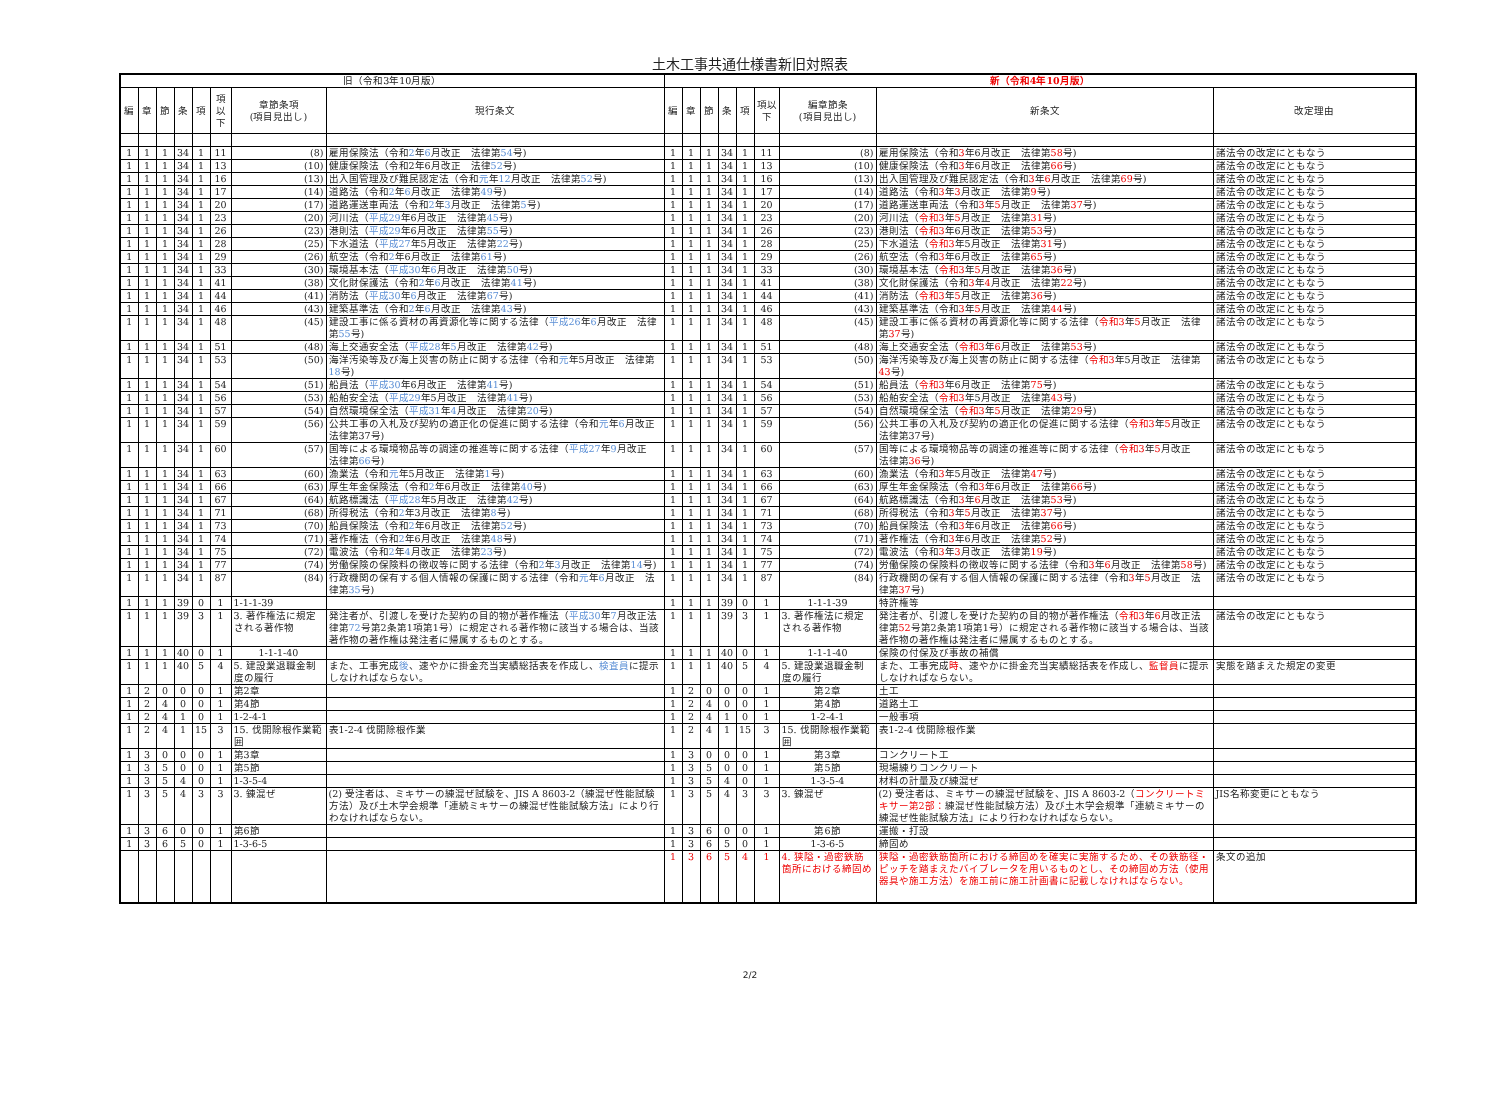土木工事共通仕様書新旧対照表
| 旧（令和3年10月版） | | | | | | | | 新（令和4年10月版） | | | | | | | | |
| --- | --- | --- | --- | --- | --- | --- | --- | --- | --- | --- | --- | --- | --- | --- | --- | --- |
| 編 | 章 | 節 | 条 | 項 | 項以下 | 章節条項 (項目見出し) | 現行条文 | 編 | 章 | 節 | 条 | 項 | 項以下 | 編章節条 (項目見出し) | 新条文 | 改定理由 |
| 1 | 1 | 1 | 34 | 1 | 11 | (8) | 雇用保険法（令和 2 年 6 月改正 法律第 54 号) | 1 | 1 | 1 | 34 | 1 | 11 | (8) | 雇用保険法（令和 3 年6月改正 法律第 58 号) | 諸法令の改定にともなう |
| 1 | 1 | 1 | 34 | 1 | 13 | (10) | 健康保険法（令和2年6月改正 法律 52 号) | 1 | 1 | 1 | 34 | 1 | 13 | (10) | 健康保険法（令和 3 年6月改正 法律第 66 号) | 諸法令の改定にともなう |
| 1 | 1 | 1 | 34 | 1 | 16 | (13) | 出入国管理及び難民認定法（令和 元 年 12 月改正 法律第 52 号) | 1 | 1 | 1 | 34 | 1 | 16 | (13) | 出入国管理及び難民認定法（令和 3 年 6 月改正 法律第 69 号) | 諸法令の改定にともなう |
| 1 | 1 | 1 | 34 | 1 | 17 | (14) | 道路法（令和 2 年 6 月改正 法律第 49 号) | 1 | 1 | 1 | 34 | 1 | 17 | (14) | 道路法（令和 3 年 3 月改正 法律第 9 号) | 諸法令の改定にともなう |
| 1 | 1 | 1 | 34 | 1 | 20 | (17) | 道路運送車両法（令和 2 年 3 月改正 法律第 5 号) | 1 | 1 | 1 | 34 | 1 | 20 | (17) | 道路運送車両法（令和 3 年 5 月改正 法律第 37 号) | 諸法令の改定にともなう |
| 1 | 1 | 1 | 34 | 1 | 23 | (20) | 河川法（ 平成29 年6月改正 法律第 45 号) | 1 | 1 | 1 | 34 | 1 | 23 | (20) | 河川法（ 令和3 年 5 月改正 法律第 31 号) | 諸法令の改定にともなう |
| 1 | 1 | 1 | 34 | 1 | 26 | (23) | 港則法（ 平成29 年6月改正 法律第 55 号) | 1 | 1 | 1 | 34 | 1 | 26 | (23) | 港則法（ 令和3 年6月改正 法律第 53 号) | 諸法令の改定にともなう |
| 1 | 1 | 1 | 34 | 1 | 28 | (25) | 下水道法（ 平成27 年5月改正 法律第 22 号) | 1 | 1 | 1 | 34 | 1 | 28 | (25) | 下水道法（ 令和3 年5月改正 法律第 31 号) | 諸法令の改定にともなう |
| 1 | 1 | 1 | 34 | 1 | 29 | (26) | 航空法（令和 2 年6月改正 法律第 61 号) | 1 | 1 | 1 | 34 | 1 | 29 | (26) | 航空法（令和 3 年6月改正 法律第 65 号) | 諸法令の改定にともなう |
| 1 | 1 | 1 | 34 | 1 | 33 | (30) | 環境基本法（ 平成30 年 6 月改正 法律第 50 号) | 1 | 1 | 1 | 34 | 1 | 33 | (30) | 環境基本法（ 令和3 年 5 月改正 法律第 36 号) | 諸法令の改定にともなう |
| 1 | 1 | 1 | 34 | 1 | 41 | (38) | 文化財保護法（令和 2 年 6 月改正 法律第 41 号) | 1 | 1 | 1 | 34 | 1 | 41 | (38) | 文化財保護法（令和 3 年 4 月改正 法律第 22 号) | 諸法令の改定にともなう |
| 1 | 1 | 1 | 34 | 1 | 44 | (41) | 消防法（ 平成30 年 6 月改正 法律第 67 号) | 1 | 1 | 1 | 34 | 1 | 44 | (41) | 消防法（ 令和3 年 5 月改正 法律第 36 号) | 諸法令の改定にともなう |
| 1 | 1 | 1 | 34 | 1 | 46 | (43) | 建築基準法（令和 2 年 6 月改正 法律第 43 号) | 1 | 1 | 1 | 34 | 1 | 46 | (43) | 建築基準法（令和 3 年 5 月改正 法律第 44 号) | 諸法令の改定にともなう |
| 1 | 1 | 1 | 34 | 1 | 48 | (45) | 建設工事に係る資材の再資源化等に関する法律（ 平成26 年 6 月改正 法律第 55 号) | 1 | 1 | 1 | 34 | 1 | 48 | (45) | 建設工事に係る資材の再資源化等に関する法律（ 令和3 年 5 月改正 法律第 37 号) | 諸法令の改定にともなう |
| 1 | 1 | 1 | 34 | 1 | 51 | (48) | 海上交通安全法（ 平成28 年 5 月改正 法律第 42 号) | 1 | 1 | 1 | 34 | 1 | 51 | (48) | 海上交通安全法（ 令和3 年 6 月改正 法律第 53 号) | 諸法令の改定にともなう |
| 1 | 1 | 1 | 34 | 1 | 53 | (50) | 海洋汚染等及び海上災害の防止に関する法律（令和 元 年5月改正 法律第 18 号) | 1 | 1 | 1 | 34 | 1 | 53 | (50) | 海洋汚染等及び海上災害の防止に関する法律（ 令和3 年5月改正 法律第 43 号) | 諸法令の改定にともなう |
| 1 | 1 | 1 | 34 | 1 | 54 | (51) | 船員法（ 平成30 年6月改正 法律第 41 号) | 1 | 1 | 1 | 34 | 1 | 54 | (51) | 船員法（ 令和3 年6月改正 法律第 75 号) | 諸法令の改定にともなう |
| 1 | 1 | 1 | 34 | 1 | 56 | (53) | 船舶安全法（ 平成29 年5月改正 法律第 41 号) | 1 | 1 | 1 | 34 | 1 | 56 | (53) | 船舶安全法（ 令和3 年5月改正 法律第 43 号) | 諸法令の改定にともなう |
| 1 | 1 | 1 | 34 | 1 | 57 | (54) | 自然環境保全法（ 平成31 年 4 月改正 法律第 20 号) | 1 | 1 | 1 | 34 | 1 | 57 | (54) | 自然環境保全法（ 令和3 年 5 月改正 法律第 29 号) | 諸法令の改定にともなう |
| 1 | 1 | 1 | 34 | 1 | 59 | (56) | 公共工事の入札及び契約の適正化の促進に関する法律（令和 元 年 6 月改正 法律第37号) | 1 | 1 | 1 | 34 | 1 | 59 | (56) | 公共工事の入札及び契約の適正化の促進に関する法律（ 令和3 年 5 月改正 法律第37号) | 諸法令の改定にともなう |
| 1 | 1 | 1 | 34 | 1 | 60 | (57) | 国等による環境物品等の調達の推進等に関する法律（ 平成27 年 9 月改正 法律第 66 号) | 1 | 1 | 1 | 34 | 1 | 60 | (57) | 国等による環境物品等の調達の推進等に関する法律（ 令和3 年 5 月改正 法律第 36 号) | 諸法令の改定にともなう |
| 1 | 1 | 1 | 34 | 1 | 63 | (60) | 漁業法（令和 元 年5月改正 法律第 1 号) | 1 | 1 | 1 | 34 | 1 | 63 | (60) | 漁業法（令和 3 年5月改正 法律第 47 号) | 諸法令の改定にともなう |
| 1 | 1 | 1 | 34 | 1 | 66 | (63) | 厚生年金保険法（令和 2 年6月改正 法律第 40 号) | 1 | 1 | 1 | 34 | 1 | 66 | (63) | 厚生年金保険法（令和 3 年6月改正 法律第 66 号) | 諸法令の改定にともなう |
| 1 | 1 | 1 | 34 | 1 | 67 | (64) | 航路標識法（ 平成28 年5月改正 法律第 42 号) | 1 | 1 | 1 | 34 | 1 | 67 | (64) | 航路標識法（令和 3 年 6 月改正 法律第 53 号) | 諸法令の改定にともなう |
| 1 | 1 | 1 | 34 | 1 | 71 | (68) | 所得税法（令和 2 年3月改正 法律第 8 号) | 1 | 1 | 1 | 34 | 1 | 71 | (68) | 所得税法（令和 3 年 5 月改正 法律第 37 号) | 諸法令の改定にともなう |
| 1 | 1 | 1 | 34 | 1 | 73 | (70) | 船員保険法（令和 2 年6月改正 法律第 52 号) | 1 | 1 | 1 | 34 | 1 | 73 | (70) | 船員保険法（令和 3 年6月改正 法律第 66 号) | 諸法令の改定にともなう |
| 1 | 1 | 1 | 34 | 1 | 74 | (71) | 著作権法（令和 2 年6月改正 法律第 48 号) | 1 | 1 | 1 | 34 | 1 | 74 | (71) | 著作権法（令和 3 年6月改正 法律第 52 号) | 諸法令の改定にともなう |
| 1 | 1 | 1 | 34 | 1 | 75 | (72) | 電波法（令和 2 年 4 月改正 法律第 23 号) | 1 | 1 | 1 | 34 | 1 | 75 | (72) | 電波法（令和 3 年 3 月改正 法律第 19 号) | 諸法令の改定にともなう |
| 1 | 1 | 1 | 34 | 1 | 77 | (74) | 労働保険の保険料の徴収等に関する法律（令和 2 年 3 月改正 法律第 14 号) | 1 | 1 | 1 | 34 | 1 | 77 | (74) | 労働保険の保険料の徴収等に関する法律（令和 3 年 6 月改正 法律第 58 号) | 諸法令の改定にともなう |
| 1 | 1 | 1 | 34 | 1 | 87 | (84) | 行政機関の保有する個人情報の保護に関する法律（令和 元 年 6 月改正 法律第 35 号) | 1 | 1 | 1 | 34 | 1 | 87 | (84) | 行政機関の保有する個人情報の保護に関する法律（令和 3 年 5 月改正 法律第 37 号) | 諸法令の改定にともなう |
| 1 | 1 | 1 | 39 | 0 | 1 | 1-1-1-39 | | 1 | 1 | 1 | 39 | 0 | 1 | 1-1-1-39 | 特許権等 | |
| 1 | 1 | 1 | 39 | 3 | 1 | 3. 著作権法に規定される著作物 | 発注者が、引渡しを受けた契約の目的物が著作権法（ 平成30 年 7 月改正法律第 72 号第2条第1項第1号）に規定される著作物に該当する場合は、当該著作物の著作権は発注者に帰属するものとする。 | 1 | 1 | 1 | 39 | 3 | 1 | 3. 著作権法に規定される著作物 | 発注者が、引渡しを受けた契約の目的物が著作権法（ 令和3 年 6 月改正法律第 52 号第2条第1項第1号）に規定される著作物に該当する場合は、当該著作物の著作権は発注者に帰属するものとする。 | 諸法令の改定にともなう |
| 1 | 1 | 1 | 40 | 0 | 1 | 1-1-1-40 | | 1 | 1 | 1 | 40 | 0 | 1 | 1-1-1-40 | 保険の付保及び事故の補償 | |
| 1 | 1 | 1 | 40 | 5 | 4 | 5. 建設業退職金制度の履行 | また、工事完成 後 、速やかに掛金充当実績総括表を作成し、 検査員 に提示しなければならない。 | 1 | 1 | 1 | 40 | 5 | 4 | 5. 建設業退職金制度の履行 | また、工事完成 時 、速やかに掛金充当実績総括表を作成し、 監督員 に提示しなければならない。 | 実態を踏まえた規定の変更 |
| 1 | 2 | 0 | 0 | 0 | 1 | 第2章 | | 1 | 2 | 0 | 0 | 0 | 1 | 第2章 | 土工 | |
| 1 | 2 | 4 | 0 | 0 | 1 | 第4節 | | 1 | 2 | 4 | 0 | 0 | 1 | 第4節 | 道路土工 | |
| 1 | 2 | 4 | 1 | 0 | 1 | 1-2-4-1 | | 1 | 2 | 4 | 1 | 0 | 1 | 1-2-4-1 | 一般事項 | |
| 1 | 2 | 4 | 1 | 15 | 3 | 15. 伐開除根作業範囲 | 表1-2-4 伐開除根作業 | 1 | 2 | 4 | 1 | 15 | 3 | 15. 伐開除根作業範囲 | 表1-2-4 伐開除根作業 | |
| 1 | 3 | 0 | 0 | 0 | 1 | 第3章 | | 1 | 3 | 0 | 0 | 0 | 1 | 第3章 | コンクリート工 | |
| 1 | 3 | 5 | 0 | 0 | 1 | 第5節 | | 1 | 3 | 5 | 0 | 0 | 1 | 第5節 | 現場練りコンクリート | |
| 1 | 3 | 5 | 4 | 0 | 1 | 1-3-5-4 | | 1 | 3 | 5 | 4 | 0 | 1 | 1-3-5-4 | 材料の計量及び練混ぜ | |
| 1 | 3 | 5 | 4 | 3 | 3 | 3. 錬混ぜ | (2) 受注者は、ミキサーの練混ぜ試験を、JIS A 8603-2（練混ぜ性能試験方法）及び土木学会規準「連続ミキサーの練混ぜ性能試験方法」により行わなければならない。 | 1 | 3 | 5 | 4 | 3 | 3 | 3. 錬混ぜ | (2) 受注者は、ミキサーの練混ぜ試験を、JIS A 8603-2（ コンクリートミキサー第2部： 練混ぜ性能試験方法）及び土木学会規準「連続ミキサーの練混ぜ性能試験方法」により行わなければならない。 | JIS名称変更にともなう |
| 1 | 3 | 6 | 0 | 0 | 1 | 第6節 | | 1 | 3 | 6 | 0 | 0 | 1 | 第6節 | 運搬・打設 | |
| 1 | 3 | 6 | 5 | 0 | 1 | 1-3-6-5 | | 1 | 3 | 6 | 5 | 0 | 1 | 1-3-6-5 | 締固め | |
| | | | | | | | | 1 | 3 | 6 | 5 | 4 | 1 | 4. 狭隘・過密鉄筋箇所における締固め | 狭隘・過密鉄筋箇所における締固めを確実に実施するため、その鉄筋径・ピッチを踏まえたバイブレータを用いるものとし、その締固め方法（使用器具や施工方法）を施工前に施工計画書に記載しなければならない。 | 条文の追加 |
2/2